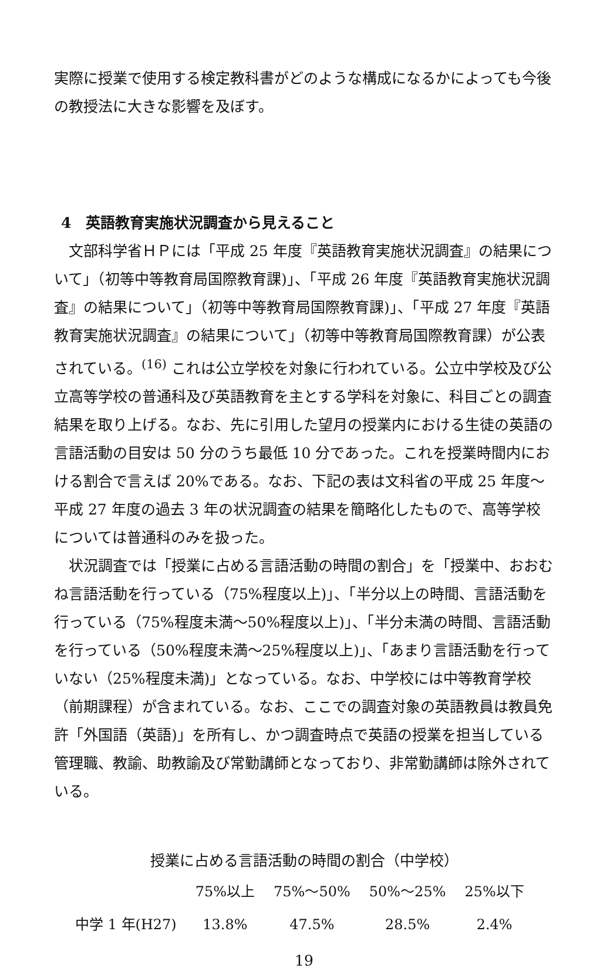実際に授業で使用する検定教科書がどのような構成になるかによっても今後の教授法に大きな影響を及ぼす。
4　英語教育実施状況調査から見えること
文部科学省ＨＰには「平成 25 年度『英語教育実施状況調査』の結果について」（初等中等教育局国際教育課)」、「平成 26 年度『英語教育実施状況調査』の結果について」（初等中等教育局国際教育課)」、「平成 27 年度『英語教育実施状況調査』の結果について」（初等中等教育局国際教育課）が公表されている。<sup>(16)</sup> これは公立学校を対象に行われている。公立中学校及び公立高等学校の普通科及び英語教育を主とする学科を対象に、科目ごとの調査結果を取り上げる。なお、先に引用した望月の授業内における生徒の英語の言語活動の目安は 50 分のうち最低 10 分であった。これを授業時間内における割合で言えば 20%である。なお、下記の表は文科省の平成 25 年度～平成 27 年度の過去 3 年の状況調査の結果を簡略化したもので、高等学校については普通科のみを扱った。
状況調査では「授業に占める言語活動の時間の割合」を「授業中、おおむね言語活動を行っている（75%程度以上)」、「半分以上の時間、言語活動を行っている（75%程度未満～50%程度以上)」、「半分未満の時間、言語活動を行っている（50%程度未満～25%程度以上)」、「あまり言語活動を行っていない（25%程度未満)」となっている。なお、中学校には中等教育学校（前期課程）が含まれている。なお、ここでの調査対象の英語教員は教員免許「外国語（英語)」を所有し、かつ調査時点で英語の授業を担当している管理職、教諭、助教諭及び常勤講師となっており、非常勤講師は除外されている。
授業に占める言語活動の時間の割合（中学校）
| | 75%以上 | 75%～50% | 50%～25% | 25%以下 |
| --- | --- | --- | --- | --- |
| 中学 1 年(H27) | 13.8% | 47.5% | 28.5% | 2.4% |
19